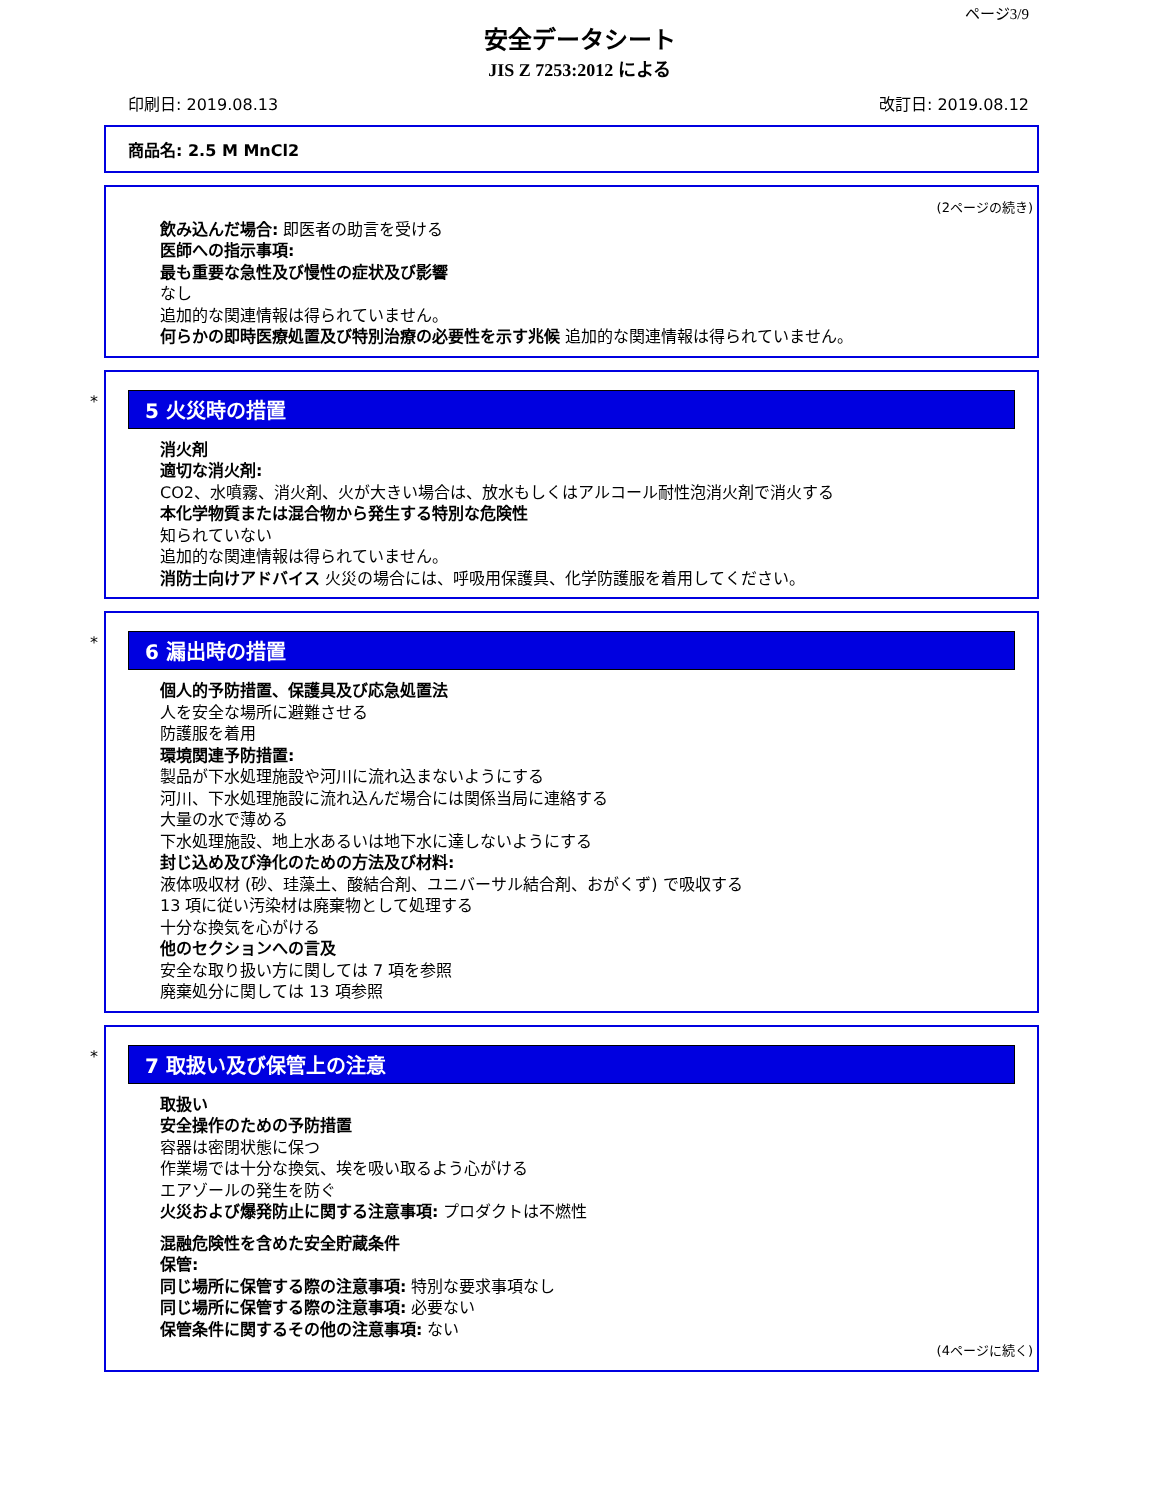ページ3/9
安全データシート
JIS Z 7253:2012 による
印刷日: 2019.08.13 改訂日: 2019.08.12
商品名: 2.5 M MnCl2
(2ページの続き)
飲み込んだ場合: 即医者の助言を受ける
医師への指示事項:
最も重要な急性及び慢性の症状及び影響
なし
追加的な関連情報は得られていません。
何らかの即時医療処置及び特別治療の必要性を示す兆候 追加的な関連情報は得られていません。
*
5 火災時の措置
消火剤
適切な消火剤:
CO2、水噴霧、消火剤、火が大きい場合は、放水もしくはアルコール耐性泡消火剤で消火する
本化学物質または混合物から発生する特別な危険性
知られていない
追加的な関連情報は得られていません。
消防士向けアドバイス 火災の場合には、呼吸用保護具、化学防護服を着用してください。
*
6 漏出時の措置
個人的予防措置、保護具及び応急処置法
人を安全な場所に避難させる
防護服を着用
環境関連予防措置:
製品が下水処理施設や河川に流れ込まないようにする
河川、下水処理施設に流れ込んだ場合には関係当局に連絡する
大量の水で薄める
下水処理施設、地上水あるいは地下水に達しないようにする
封じ込め及び浄化のための方法及び材料:
液体吸収材 (砂、珪藻土、酸結合剤、ユニバーサル結合剤、おがくず) で吸収する
13 項に従い汚染材は廃棄物として処理する
十分な換気を心がける
他のセクションへの言及
安全な取り扱い方に関しては 7 項を参照
廃棄処分に関しては 13 項参照
*
7 取扱い及び保管上の注意
取扱い
安全操作のための予防措置
容器は密閉状態に保つ
作業場では十分な換気、埃を吸い取るよう心がける
エアゾールの発生を防ぐ
火災および爆発防止に関する注意事項: プロダクトは不燃性
混融危険性を含めた安全貯蔵条件
保管:
同じ場所に保管する際の注意事項: 特別な要求事項なし
同じ場所に保管する際の注意事項: 必要ない
保管条件に関するその他の注意事項: ない
(4ページに続く)